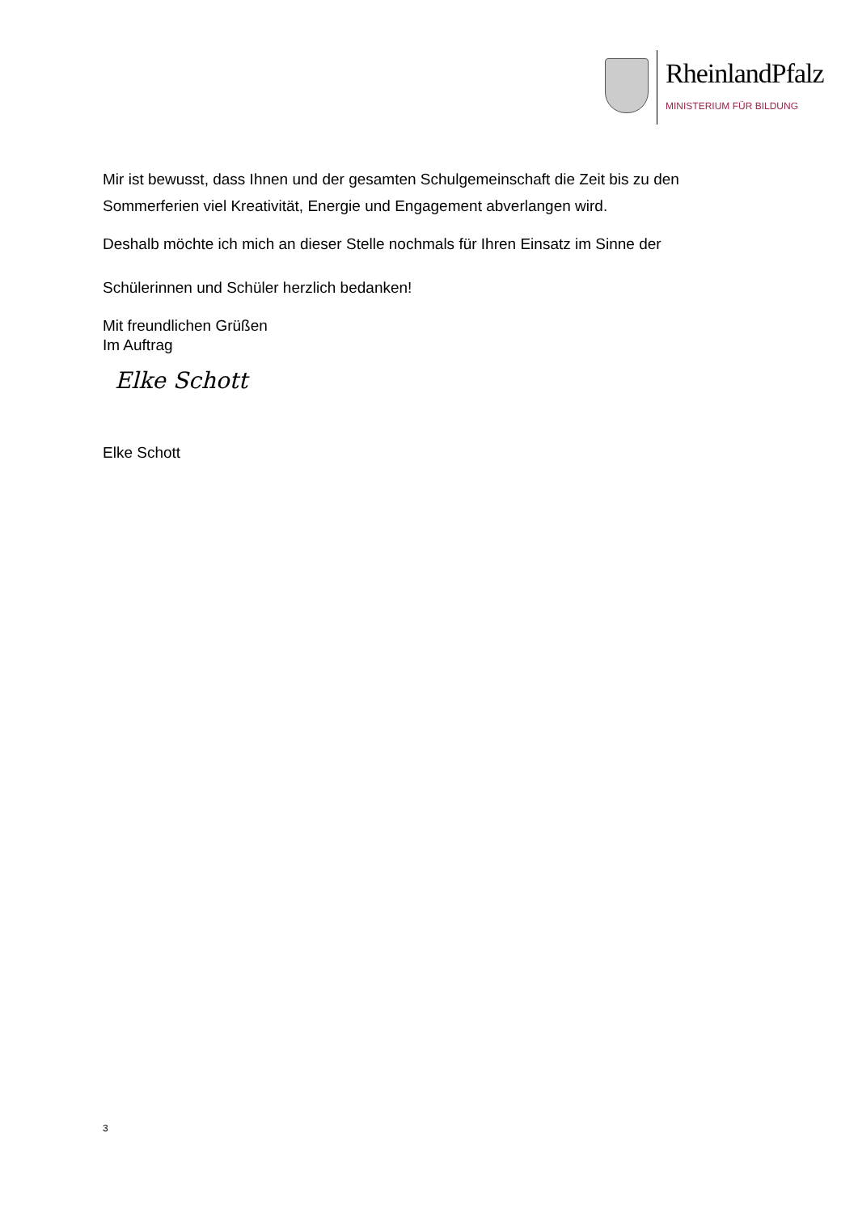RheinlandPfalz
MINISTERIUM FÜR BILDUNG
Mir ist bewusst, dass Ihnen und der gesamten Schulgemeinschaft die Zeit bis zu den Sommerferien viel Kreativität, Energie und Engagement abverlangen wird.
Deshalb möchte ich mich an dieser Stelle nochmals für Ihren Einsatz im Sinne der
Schülerinnen und Schüler herzlich bedanken!
Mit freundlichen Grüßen
Im Auftrag
Elke Schott
Elke Schott
3